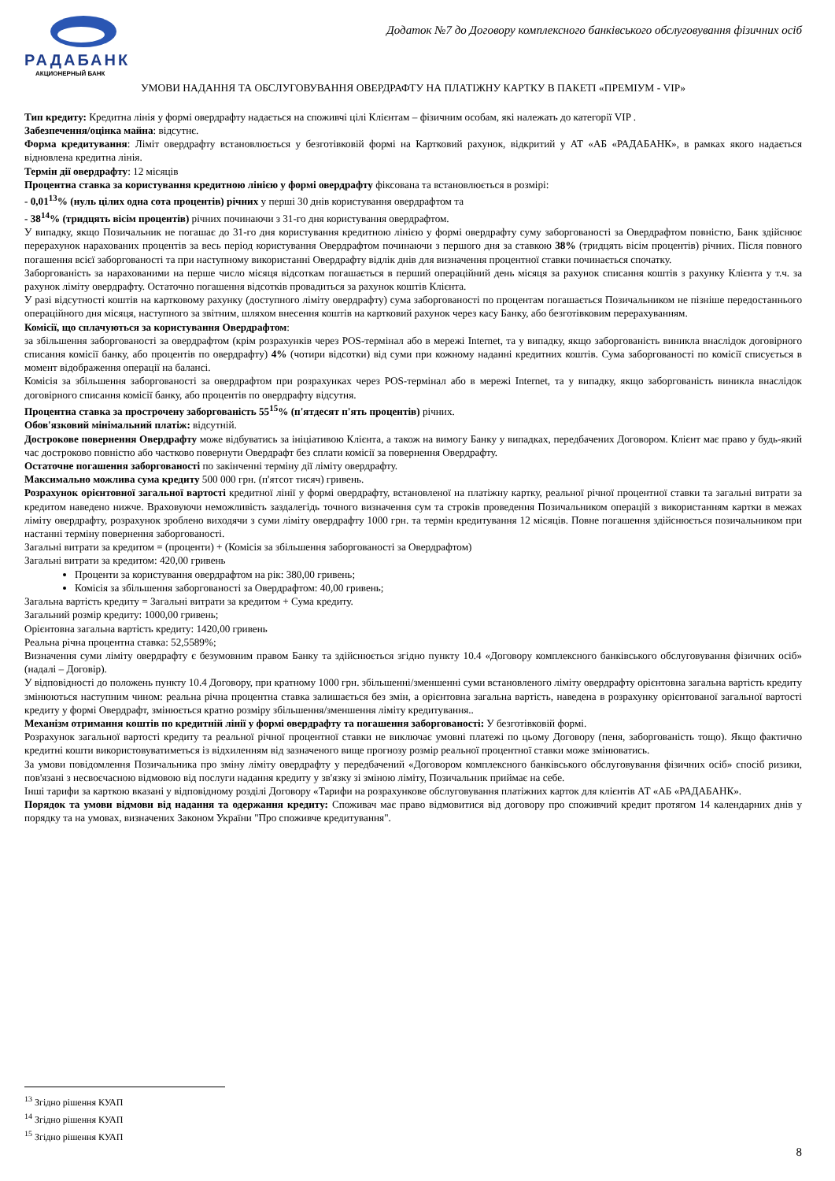РАДАБАНК
АКЦИОНЕРНЫЙ БАНК
Додаток №7 до Договору комплексного банківського обслуговування фізичних осіб
УМОВИ НАДАННЯ ТА ОБСЛУГОВУВАННЯ ОВЕРДРАФТУ НА ПЛАТІЖНУ КАРТКУ В ПАКЕТІ «ПРЕМІУМ - VIP»
Тип кредиту: Кредитна лінія у формі овердрафту надається на споживчі цілі Клієнтам – фізичним особам, які належать до категорії VIP .
Забезпечення/оцінка майна: відсутнє.
Форма кредитування: Ліміт овердрафту встановлюється у безготівковій формі на Картковий рахунок, відкритий у АТ «АБ «РАДАБАНК», в рамках якого надається відновлена кредитна лінія.
Термін дії овердрафту: 12 місяців
Процентна ставка за користування кредитною лінією у формі овердрафту фіксована та встановлюється в розмірі:
- 0,01<sup>13</sup>% (нуль цілих одна сота процентів) річних у перші 30 днів користування овердрафтом та
- 38<sup>14</sup>% (тридцять вісім процентів) річних починаючи з 31-го дня користування овердрафтом.
У випадку, якщо Позичальник не погашає до 31-го дня користування кредитною лінією у формі овердрафту суму заборгованості за Овердрафтом повністю, Банк здійснює перерахунок нарахованих процентів за весь період користування Овердрафтом починаючи з першого дня за ставкою 38% (тридцять вісім процентів) річних. Після повного погашення всієї заборгованості та при наступному використанні Овердрафту відлік днів для визначення процентної ставки починається спочатку.
Заборгованість за нарахованими на перше число місяця відсоткам погашається в перший операційний день місяця за рахунок списання коштів з рахунку Клієнта у т.ч. за рахунок ліміту овердрафту. Остаточно погашення відсотків провадиться за рахунок коштів Клієнта.
У разі відсутності коштів на картковому рахунку (доступного ліміту овердрафту) сума заборгованості по процентам погашається Позичальником не пізніше передостаннього операційного дня місяця, наступного за звітним, шляхом внесення коштів на картковий рахунок через касу Банку, або безготівковим перерахуванням.
Комісії, що сплачуються за користування Овердрафтом:
за збільшення заборгованості за овердрафтом (крім розрахунків через POS-термінал або в мережі Internet, та у випадку, якщо заборгованість виникла внаслідок договірного списання комісії банку, або процентів по овердрафту) 4% (чотири відсотки) від суми при кожному наданні кредитних коштів. Сума заборгованості по комісії списується в момент відображення операції на балансі.
Комісія за збільшення заборгованості за овердрафтом при розрахунках через POS-термінал або в мережі Internet, та у випадку, якщо заборгованість виникла внаслідок договірного списання комісії банку, або процентів по овердрафту відсутня.
Процентна ставка за прострочену заборгованість 55<sup>15</sup>% (п'ятдесят п'ять процентів) річних.
Обов'язковий мінімальний платіж: відсутній.
Дострокове повернення Овердрафту може відбуватись за ініціативою Клієнта, а також на вимогу Банку у випадках, передбачених Договором. Клієнт має право у будь-який час достроково повністю або частково повернути Овердрафт без сплати комісії за повернення Овердрафту.
Остаточне погашення заборгованості по закінченні терміну дії ліміту овердрафту.
Максимально можлива сума кредиту 500 000 грн. (п'ятсот тисяч) гривень.
Розрахунок орієнтовної загальної вартості кредитної лінії у формі овердрафту, встановленої на платіжну картку, реальної річної процентної ставки та загальні витрати за кредитом наведено нижче. Враховуючи неможливість заздалегідь точного визначення сум та строків проведення Позичальником операцій з використанням картки в межах ліміту овердрафту, розрахунок зроблено виходячи з суми ліміту овердрафту 1000 грн. та термін кредитування 12 місяців. Повне погашення здійснюється позичальником при настанні терміну повернення заборгованості.
Загальні витрати за кредитом = (проценти) + (Комісія за збільшення заборгованості за Овердрафтом)
Загальні витрати за кредитом: 420,00 гривень
Проценти за користування овердрафтом на рік: 380,00 гривень;
Комісія за збільшення заборгованості за Овердрафтом: 40,00 гривень;
Загальна вартість кредиту = Загальні витрати за кредитом + Сума кредиту.
Загальний розмір кредиту: 1000,00 гривень;
Орієнтовна загальна вартість кредиту: 1420,00 гривень
Реальна річна процентна ставка: 52,5589%;
Визначення суми ліміту овердрафту є безумовним правом Банку та здійснюється згідно пункту 10.4 «Договору комплексного банківського обслуговування фізичних осіб» (надалі – Договір).
У відповідності до положень пункту 10.4 Договору, при кратному 1000 грн. збільшенні/зменшенні суми встановленого ліміту овердрафту орієнтовна загальна вартість кредиту змінюються наступним чином: реальна річна процентна ставка залишається без змін, а орієнтовна загальна вартість, наведена в розрахунку орієнтованої загальної вартості кредиту у формі Овердрафт, змінюється кратно розміру збільшення/зменшення ліміту кредитування..
Механізм отримання коштів по кредитній лінії у формі овердрафту та погашення заборгованості: У безготівковій формі.
Розрахунок загальної вартості кредиту та реальної річної процентної ставки не виключає умовні платежі по цьому Договору (пеня, заборгованість тощо). Якщо фактично кредитні кошти використовуватиметься із відхиленням від зазначеного вище прогнозу розмір реальної процентної ставки може змінюватись.
За умови повідомлення Позичальника про зміну ліміту овердрафту у передбачений «Договором комплексного банківського обслуговування фізичних осіб» спосіб ризики, пов'язані з несвоєчасною відмовою від послуги надання кредиту у зв'язку зі зміною ліміту, Позичальник приймає на себе.
Інші тарифи за карткою вказані у відповідному розділі Договору «Тарифи на розрахункове обслуговування платіжних карток для клієнтів АТ «АБ «РАДАБАНК».
Порядок та умови відмови від надання та одержання кредиту: Споживач має право відмовитися від договору про споживчий кредит протягом 14 календарних днів у порядку та на умовах, визначених Законом України "Про споживче кредитування".
<sup>13</sup> Згідно рішення КУАП
<sup>14</sup> Згідно рішення КУАП
<sup>15</sup> Згідно рішення КУАП
8